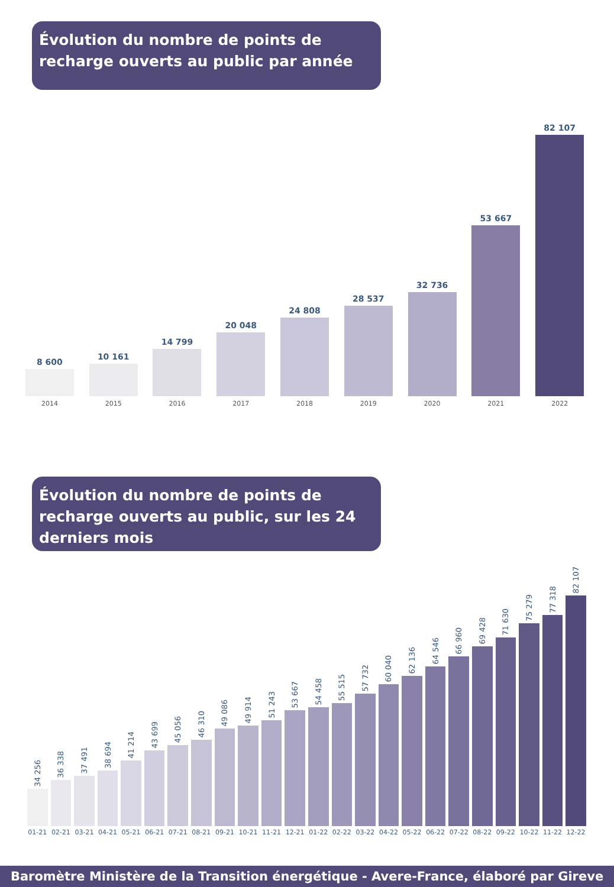Évolution du nombre de points de recharge ouverts au public par année
8 600
2014
10 161
2015
14 799
2016
20 048
2017
24 808
2018
28 537
2019
32 736
2020
53 667
2021
82 107
2022
Évolution du nombre de points de recharge ouverts au public, sur les 24 derniers mois
34 256
01-21
36 338
02-21
37 491
03-21
38 694
04-21
41 214
05-21
43 699
06-21
45 056
07-21
46 310
08-21
49 086
09-21
49 914
10-21
51 243
11-21
53 667
12-21
54 458
01-22
55 515
02-22
57 732
03-22
60 040
04-22
62 136
05-22
64 546
06-22
66 960
07-22
69 428
08-22
71 630
09-22
75 279
10-22
77 318
11-22
82 107
12-22
Baromètre Ministère de la Transition énergétique - Avere-France, élaboré par Gireve